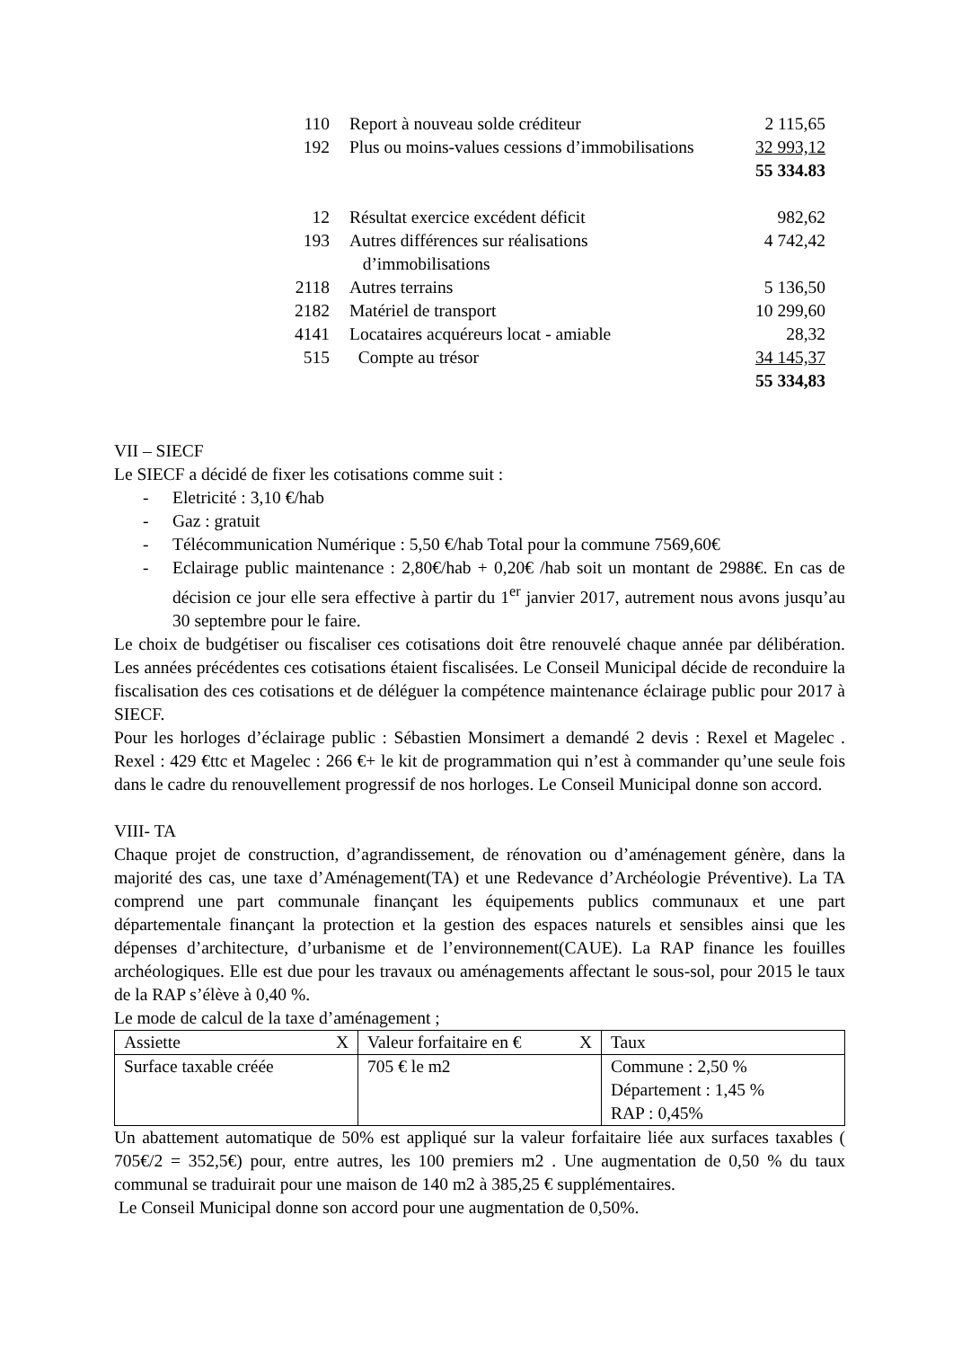| 110 | Report à nouveau solde créditeur | 2 115,65 |
| 192 | Plus ou moins-values cessions d’immobilisations | 32 993,12 |
| | | 55 334.83 |
| 12 | Résultat exercice excédent déficit | 982,62 |
| 193 | Autres différences sur réalisations d’immobilisations | 4 742,42 |
| 2118 | Autres terrains | 5 136,50 |
| 2182 | Matériel de transport | 10 299,60 |
| 4141 | Locataires acquéreurs locat - amiable | 28,32 |
| 515 | Compte au trésor | 34 145,37 |
| | | 55 334,83 |
VII – SIECF
Le SIECF a décidé de fixer les cotisations comme suit :
- Eletricité : 3,10 €/hab
- Gaz : gratuit
- Télécommunication Numérique : 5,50 €/hab Total pour la commune 7569,60€
- Eclairage public maintenance : 2,80€/hab + 0,20€ /hab soit un montant de 2988€. En cas de décision ce jour elle sera effective à partir du 1<sup>er</sup> janvier 2017, autrement nous avons jusqu’au 30 septembre pour le faire.
Le choix de budgétiser ou fiscaliser ces cotisations doit être renouvelé chaque année par délibération. Les années précédentes ces cotisations étaient fiscalisées. Le Conseil Municipal décide de reconduire la fiscalisation des ces cotisations et de déléguer la compétence maintenance éclairage public pour 2017 à SIECF.
Pour les horloges d’éclairage public : Sébastien Monsimert a demandé 2 devis : Rexel et Magelec . Rexel : 429 €ttc et Magelec : 266 €+ le kit de programmation qui n’est à commander qu’une seule fois dans le cadre du renouvellement progressif de nos horloges. Le Conseil Municipal donne son accord.
VIII- TA
Chaque projet de construction, d’agrandissement, de rénovation ou d’aménagement génère, dans la majorité des cas, une taxe d’Aménagement(TA) et une Redevance d’Archéologie Préventive). La TA comprend une part communale finançant les équipements publics communaux et une part départementale finançant la protection et la gestion des espaces naturels et sensibles ainsi que les dépenses d’architecture, d’urbanisme et de l’environnement(CAUE). La RAP finance les fouilles archéologiques. Elle est due pour les travaux ou aménagements affectant le sous-sol, pour 2015 le taux de la RAP s’élève à 0,40 %.
Le mode de calcul de la taxe d’aménagement ;
| Assiette X | Valeur forfaitaire en € X | Taux |
| Surface taxable créée | 705 € le m2 | Commune : 2,50 % Département : 1,45 % RAP : 0,45% |
Un abattement automatique de 50% est appliqué sur la valeur forfaitaire liée aux surfaces taxables ( 705€/2 = 352,5€) pour, entre autres, les 100 premiers m2 . Une augmentation de 0,50 % du taux communal se traduirait pour une maison de 140 m2 à 385,25 € supplémentaires.
Le Conseil Municipal donne son accord pour une augmentation de 0,50%.